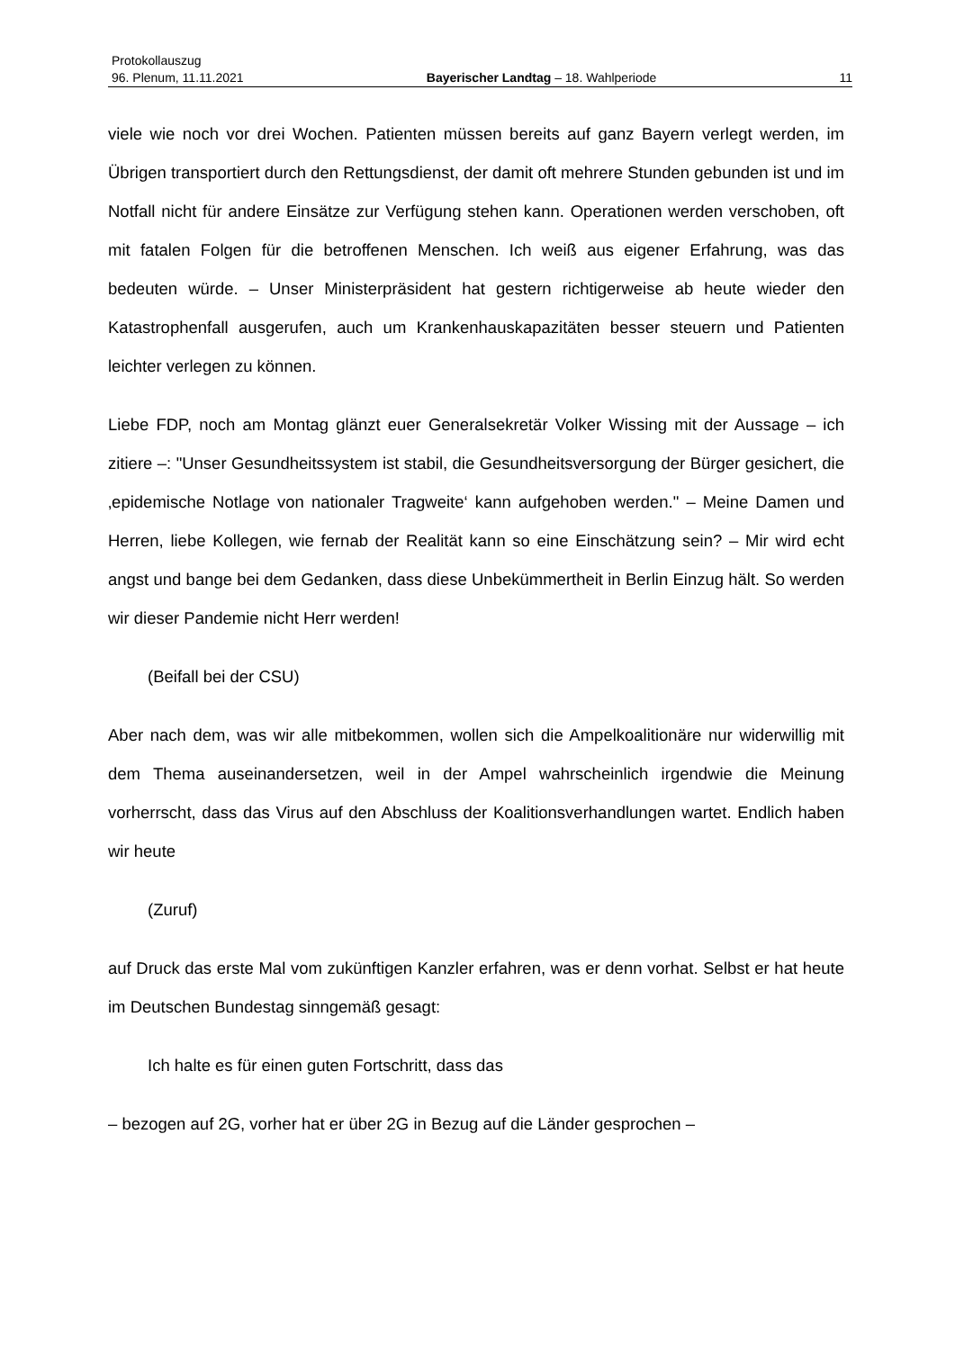Protokollauszug
96. Plenum, 11.11.2021 Bayerischer Landtag – 18. Wahlperiode 11
viele wie noch vor drei Wochen. Patienten müssen bereits auf ganz Bayern verlegt werden, im Übrigen transportiert durch den Rettungsdienst, der damit oft mehrere Stunden gebunden ist und im Notfall nicht für andere Einsätze zur Verfügung stehen kann. Operationen werden verschoben, oft mit fatalen Folgen für die betroffenen Menschen. Ich weiß aus eigener Erfahrung, was das bedeuten würde. – Unser Ministerpräsident hat gestern richtigerweise ab heute wieder den Katastrophenfall ausgerufen, auch um Krankenhauskapazitäten besser steuern und Patienten leichter verlegen zu können.
Liebe FDP, noch am Montag glänzt euer Generalsekretär Volker Wissing mit der Aussage – ich zitiere –: "Unser Gesundheitssystem ist stabil, die Gesundheitsversorgung der Bürger gesichert, die ‚epidemische Notlage von nationaler Tragweite‘ kann aufgehoben werden." – Meine Damen und Herren, liebe Kollegen, wie fernab der Realität kann so eine Einschätzung sein? – Mir wird echt angst und bange bei dem Gedanken, dass diese Unbekümmertheit in Berlin Einzug hält. So werden wir dieser Pandemie nicht Herr werden!
(Beifall bei der CSU)
Aber nach dem, was wir alle mitbekommen, wollen sich die Ampelkoalitionäre nur widerwillig mit dem Thema auseinandersetzen, weil in der Ampel wahrscheinlich irgendwie die Meinung vorherrscht, dass das Virus auf den Abschluss der Koalitionsverhandlungen wartet. Endlich haben wir heute
(Zuruf)
auf Druck das erste Mal vom zukünftigen Kanzler erfahren, was er denn vorhat. Selbst er hat heute im Deutschen Bundestag sinngemäß gesagt:
Ich halte es für einen guten Fortschritt, dass das
– bezogen auf 2G, vorher hat er über 2G in Bezug auf die Länder gesprochen –